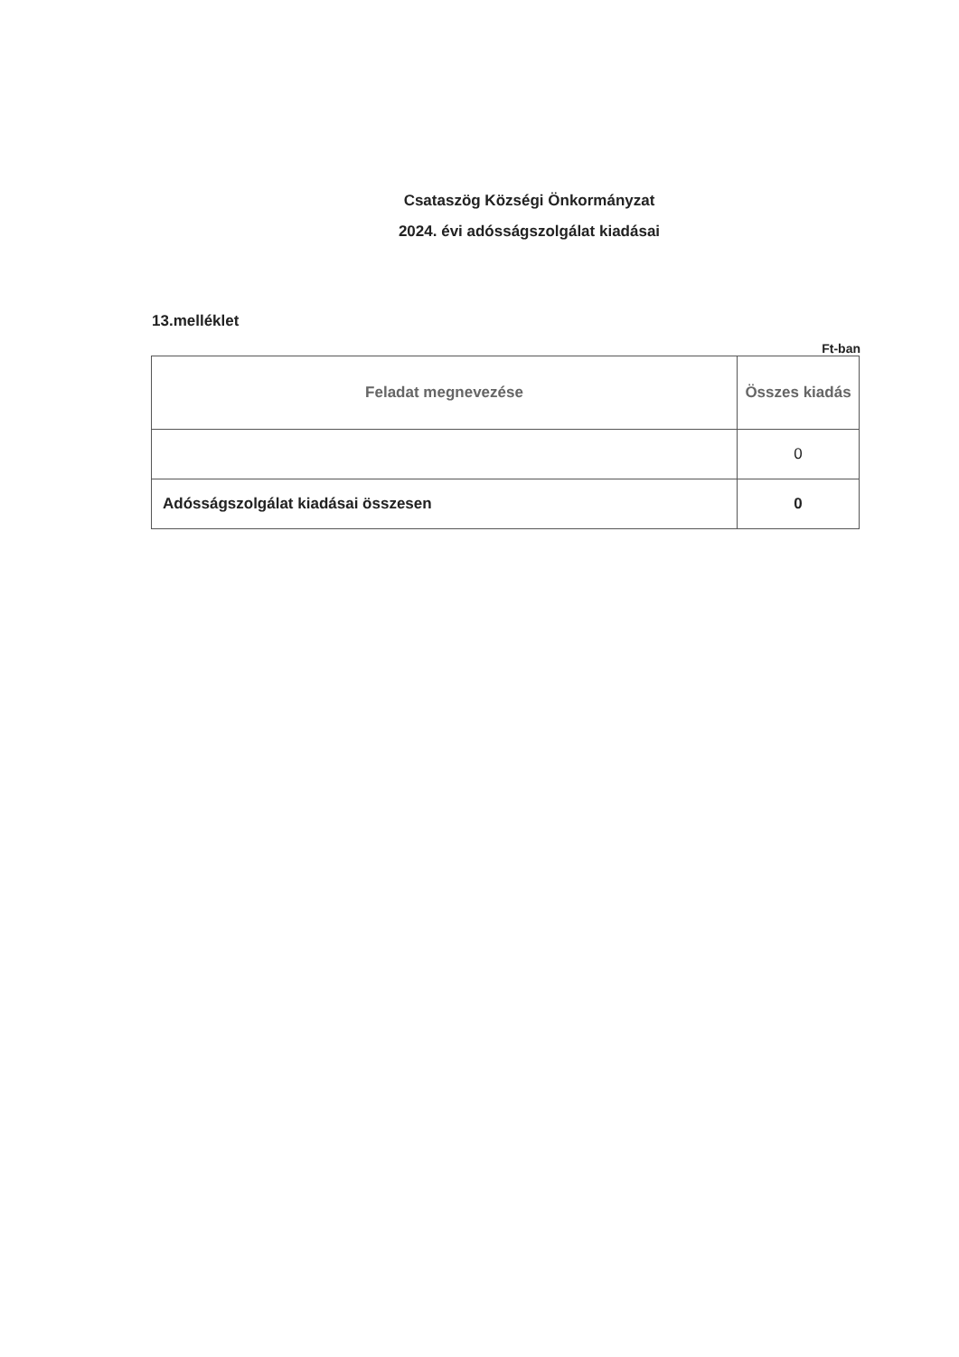Csataszög Községi Önkormányzat
2024. évi adósságszolgálat kiadásai
13.melléklet
Ft-ban
| Feladat megnevezése | Összes kiadás |
| --- | --- |
| | 0 |
| Adósságszolgálat kiadásai összesen | 0 |